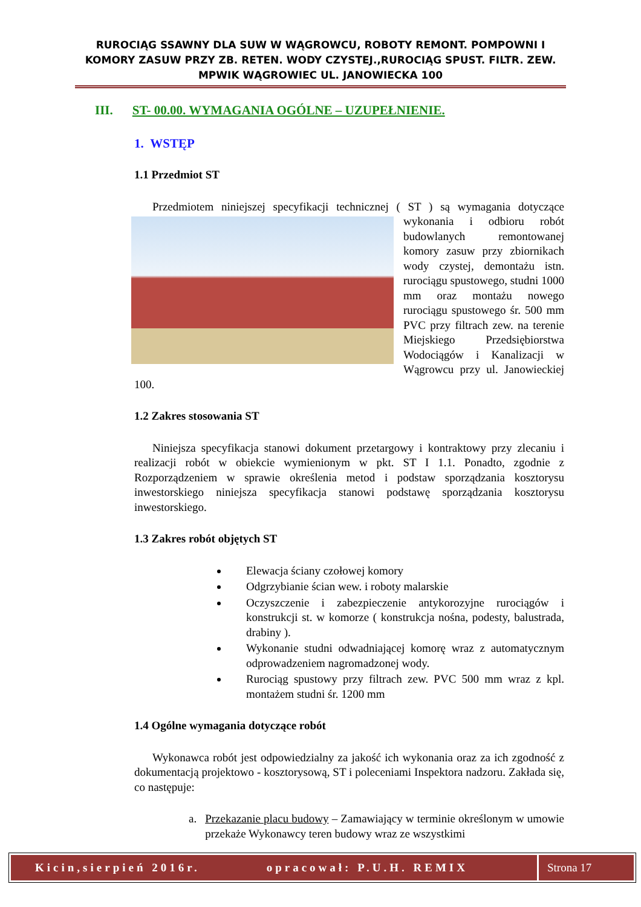RUROCIĄG SSAWNY DLA SUW W WĄGROWCU, ROBOTY REMONT. POMPOWNI I KOMORY ZASUW PRZY ZB. RETEN. WODY CZYSTEJ.,RUROCIĄG SPUST. FILTR. ZEW. MPWIK WĄGROWIEC UL. JANOWIECKA 100
III. ST- 00.00. WYMAGANIA OGÓLNE – UZUPEŁNIENIE.
1. WSTĘP
1.1 Przedmiot ST
Przedmiotem niniejszej specyfikacji technicznej ( ST ) są wymagania dotyczące wykonania i odbioru robót budowlanych remontowanej komory zasuw przy zbiornikach wody czystej, demontażu istn. rurociągu spustowego, studni 1000 mm oraz montażu nowego rurociągu spustowego śr. 500 mm PVC przy filtrach zew. na terenie Miejskiego Przedsiębiorstwa Wodociągów i Kanalizacji w Wągrowcu przy ul. Janowieckiej 100.
1.2 Zakres stosowania ST
Niniejsza specyfikacja stanowi dokument przetargowy i kontraktowy przy zlecaniu i realizacji robót w obiekcie wymienionym w pkt. ST I 1.1. Ponadto, zgodnie z Rozporządzeniem w sprawie określenia metod i podstaw sporządzania kosztorysu inwestorskiego niniejsza specyfikacja stanowi podstawę sporządzania kosztorysu inwestorskiego.
1.3 Zakres robót objętych ST
Elewacja ściany czołowej komory
Odgrzybianie ścian wew. i roboty malarskie
Oczyszczenie i zabezpieczenie antykorozyjne rurociągów i konstrukcji st. w komorze ( konstrukcja nośna, podesty, balustrada, drabiny ).
Wykonanie studni odwadniającej komorę wraz z automatycznym odprowadzeniem nagromadzonej wody.
Rurociąg spustowy przy filtrach zew. PVC 500 mm wraz z kpl. montażem studni śr. 1200 mm
1.4 Ogólne wymagania dotyczące robót
Wykonawca robót jest odpowiedzialny za jakość ich wykonania oraz za ich zgodność z dokumentacją projektowo - kosztorysową, ST i poleceniami Inspektora nadzoru. Zakłada się, co następuje:
a. Przekazanie placu budowy – Zamawiający w terminie określonym w umowie przekaże Wykonawcy teren budowy wraz ze wszystkimi
Kicin,sierpień 2016r. opracował: P.U.H. REMIX Strona 17